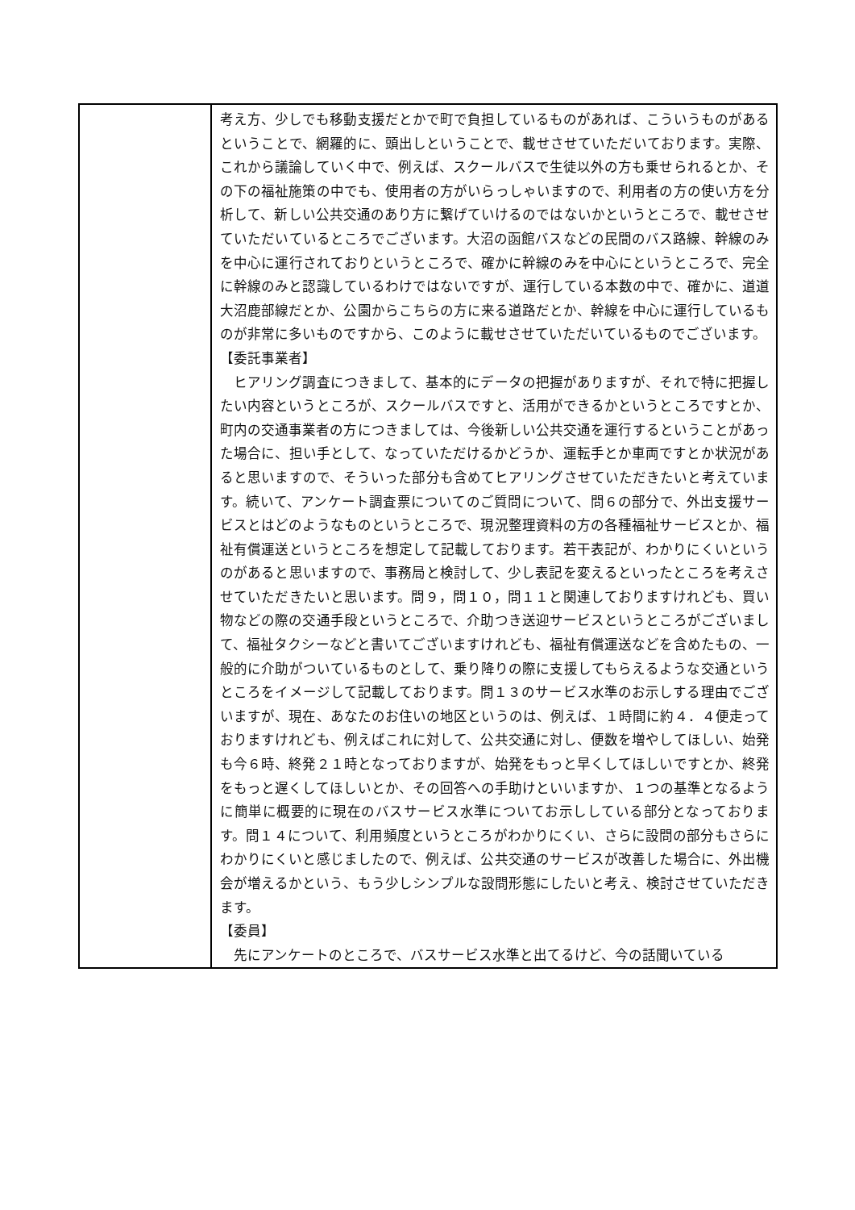| | 考え方、少しでも移動支援だとかで町で負担しているものがあれば、こういうものがあるということで、網羅的に、頭出しということで、載せさせていただいております。実際、これから議論していく中で、例えば、スクールバスで生徒以外の方も乗せられるとか、その下の福祉施策の中でも、使用者の方がいらっしゃいますので、利用者の方の使い方を分析して、新しい公共交通のあり方に繋げていけるのではないかというところで、載せさせていただいているところでございます。大沼の函館バスなどの民間のバス路線、幹線のみを中心に運行されておりというところで、確かに幹線のみを中心にというところで、完全に幹線のみと認識しているわけではないですが、運行している本数の中で、確かに、道道大沼鹿部線だとか、公園からこちらの方に来る道路だとか、幹線を中心に運行しているものが非常に多いものですから、このように載せさせていただいているものでございます。 【委託事業者】 ヒアリング調査につきまして、基本的にデータの把握がありますが、それで特に把握したい内容というところが、スクールバスですと、活用ができるかというところですとか、町内の交通事業者の方につきましては、今後新しい公共交通を運行するということがあった場合に、担い手として、なっていただけるかどうか、運転手とか車両ですとか状況があると思いますので、そういった部分も含めてヒアリングさせていただきたいと考えています。続いて、アンケート調査票についてのご質問について、問６の部分で、外出支援サービスとはどのようなものというところで、現況整理資料の方の各種福祉サービスとか、福祉有償運送というところを想定して記載しております。若干表記が、わかりにくいというのがあると思いますので、事務局と検討して、少し表記を変えるといったところを考えさせていただきたいと思います。問９，問１０，問１１と関連しておりますけれども、買い物などの際の交通手段というところで、介助つき送迎サービスというところがございまして、福祉タクシーなどと書いてございますけれども、福祉有償運送などを含めたもの、一般的に介助がついているものとして、乗り降りの際に支援してもらえるような交通というところをイメージして記載しております。問１３のサービス水準のお示しする理由でございますが、現在、あなたのお住いの地区というのは、例えば、１時間に約４．４便走っておりますけれども、例えばこれに対して、公共交通に対し、便数を増やしてほしい、始発も今６時、終発２１時となっておりますが、始発をもっと早くしてほしいですとか、終発をもっと遅くしてほしいとか、その回答への手助けといいますか、１つの基準となるように簡単に概要的に現在のバスサービス水準についてお示ししている部分となっております。問１４について、利用頻度というところがわかりにくい、さらに設問の部分もさらにわかりにくいと感じましたので、例えば、公共交通のサービスが改善した場合に、外出機会が増えるかという、もう少しシンプルな設問形態にしたいと考え、検討させていただきます。 【委員】 先にアンケートのところで、バスサービス水準と出てるけど、今の話聞いている |